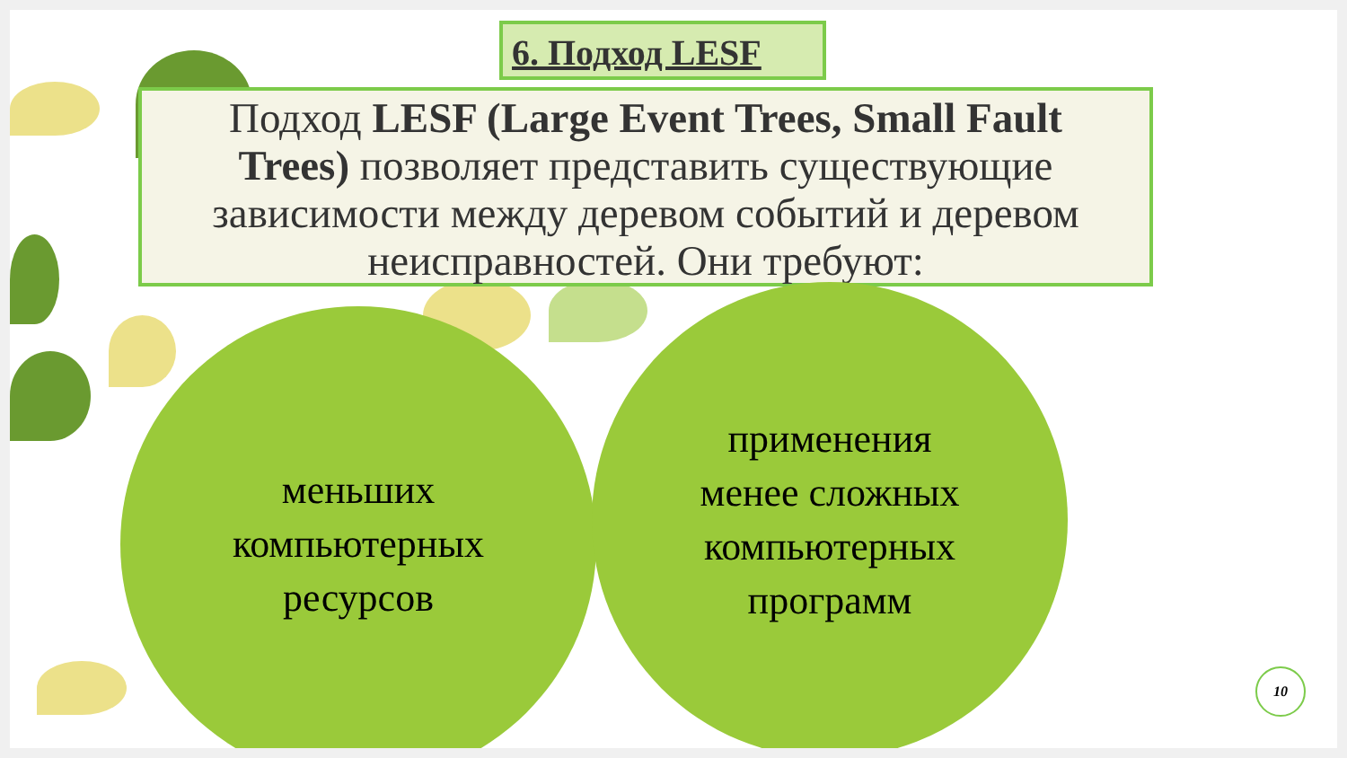6. Подход LESF
Подход LESF (Large Event Trees, Small Fault Trees) позволяет представить существующие зависимости между деревом событий и деревом неисправностей. Они требуют:
меньших
компьютерных
ресурсов
применения
менее сложных
компьютерных
программ
10